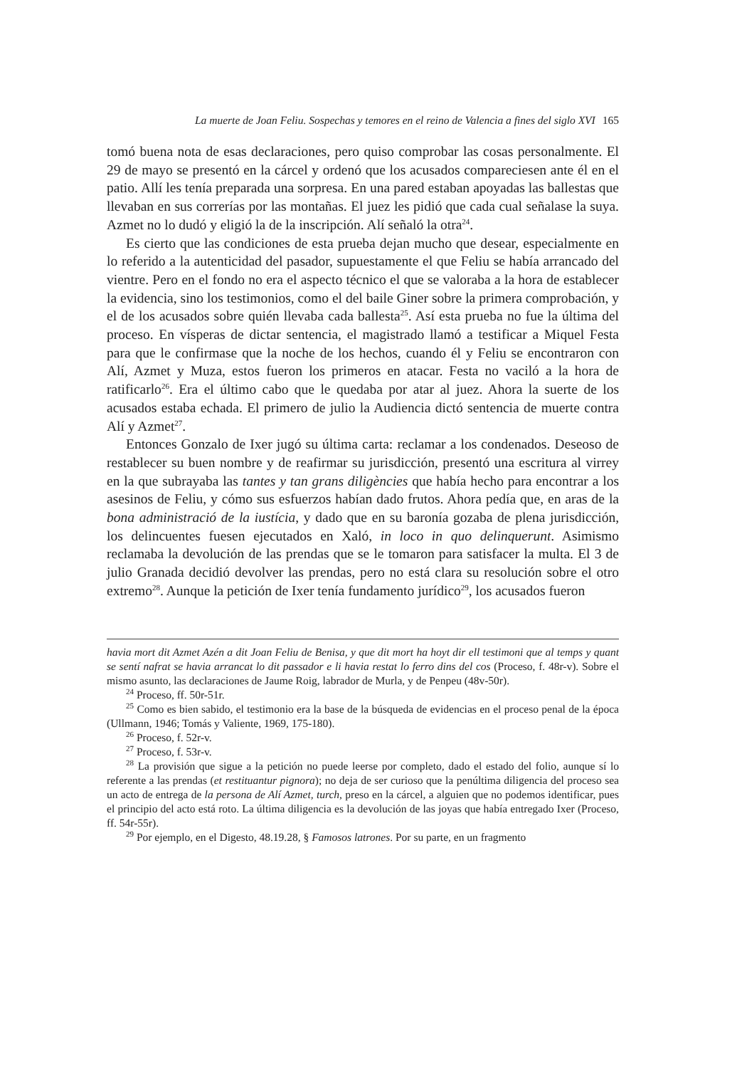La muerte de Joan Feliu. Sospechas y temores en el reino de Valencia a fines del siglo XVI 165
tomó buena nota de esas declaraciones, pero quiso comprobar las cosas personalmente. El 29 de mayo se presentó en la cárcel y ordenó que los acusados compareciesen ante él en el patio. Allí les tenía preparada una sorpresa. En una pared estaban apoyadas las ballestas que llevaban en sus correrías por las montañas. El juez les pidió que cada cual señalase la suya. Azmet no lo dudó y eligió la de la inscripción. Alí señaló la otra<sup>24</sup>.
Es cierto que las condiciones de esta prueba dejan mucho que desear, especialmente en lo referido a la autenticidad del pasador, supuestamente el que Feliu se había arrancado del vientre. Pero en el fondo no era el aspecto técnico el que se valoraba a la hora de establecer la evidencia, sino los testimonios, como el del baile Giner sobre la primera comprobación, y el de los acusados sobre quién llevaba cada ballesta<sup>25</sup>. Así esta prueba no fue la última del proceso. En vísperas de dictar sentencia, el magistrado llamó a testificar a Miquel Festa para que le confirmase que la noche de los hechos, cuando él y Feliu se encontraron con Alí, Azmet y Muza, estos fueron los primeros en atacar. Festa no vaciló a la hora de ratificarlo<sup>26</sup>. Era el último cabo que le quedaba por atar al juez. Ahora la suerte de los acusados estaba echada. El primero de julio la Audiencia dictó sentencia de muerte contra Alí y Azmet<sup>27</sup>.
Entonces Gonzalo de Ixer jugó su última carta: reclamar a los condenados. Deseoso de restablecer su buen nombre y de reafirmar su jurisdicción, presentó una escritura al virrey en la que subrayaba las tantes y tan grans diligències que había hecho para encontrar a los asesinos de Feliu, y cómo sus esfuerzos habían dado frutos. Ahora pedía que, en aras de la bona administració de la iustícia, y dado que en su baronía gozaba de plena jurisdicción, los delincuentes fuesen ejecutados en Xaló, in loco in quo delinquerunt. Asimismo reclamaba la devolución de las prendas que se le tomaron para satisfacer la multa. El 3 de julio Granada decidió devolver las prendas, pero no está clara su resolución sobre el otro extremo<sup>28</sup>. Aunque la petición de Ixer tenía fundamento jurídico<sup>29</sup>, los acusados fueron
havia mort dit Azmet Azén a dit Joan Feliu de Benisa, y que dit mort ha hoyt dir ell testimoni que al temps y quant se sentí nafrat se havia arrancat lo dit passador e li havia restat lo ferro dins del cos (Proceso, f. 48r-v). Sobre el mismo asunto, las declaraciones de Jaume Roig, labrador de Murla, y de Penpeu (48v-50r).
<sup>24</sup> Proceso, ff. 50r-51r.
<sup>25</sup> Como es bien sabido, el testimonio era la base de la búsqueda de evidencias en el proceso penal de la época (Ullmann, 1946; Tomás y Valiente, 1969, 175-180).
<sup>26</sup> Proceso, f. 52r-v.
<sup>27</sup> Proceso, f. 53r-v.
<sup>28</sup> La provisión que sigue a la petición no puede leerse por completo, dado el estado del folio, aunque sí lo referente a las prendas (et restituantur pignora); no deja de ser curioso que la penúltima diligencia del proceso sea un acto de entrega de la persona de Alí Azmet, turch, preso en la cárcel, a alguien que no podemos identificar, pues el principio del acto está roto. La última diligencia es la devolución de las joyas que había entregado Ixer (Proceso, ff. 54r-55r).
<sup>29</sup> Por ejemplo, en el Digesto, 48.19.28, § Famosos latrones. Por su parte, en un fragmento